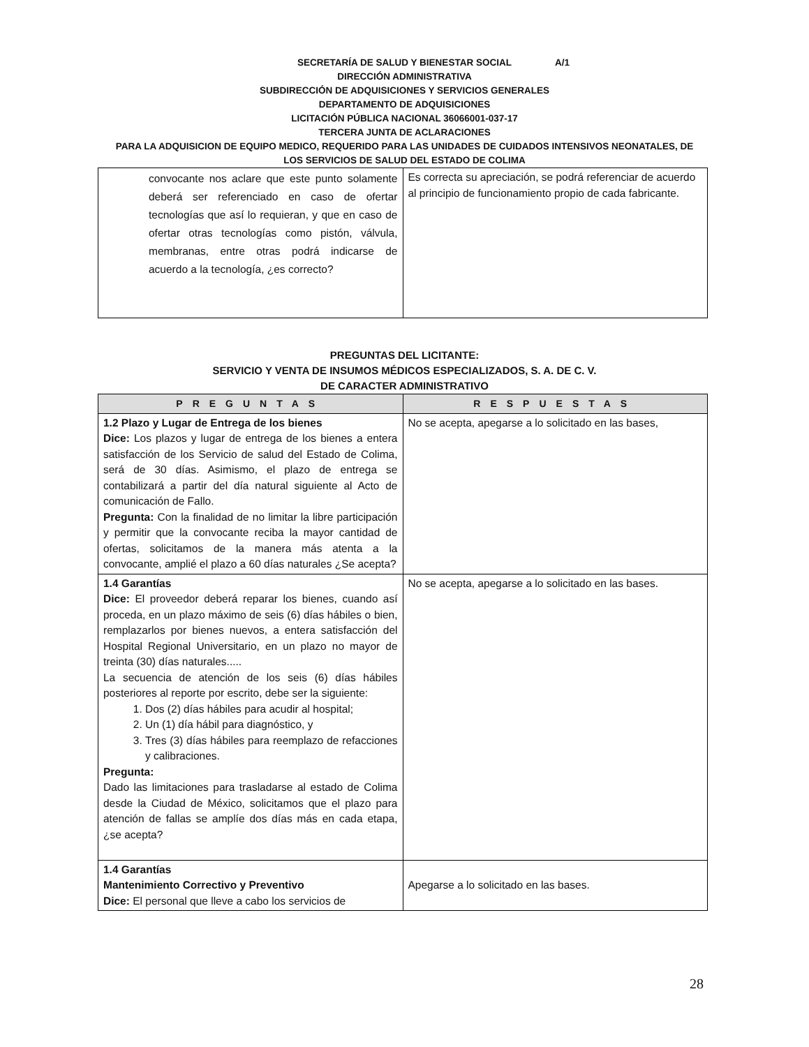A/1
SECRETARÍA DE SALUD Y BIENESTAR SOCIAL
DIRECCIÓN ADMINISTRATIVA
SUBDIRECCIÓN DE ADQUISICIONES Y SERVICIOS GENERALES
DEPARTAMENTO DE ADQUISICIONES
LICITACIÓN PÚBLICA NACIONAL 36066001-037-17
TERCERA JUNTA DE ACLARACIONES
PARA LA ADQUISICION DE EQUIPO MEDICO, REQUERIDO PARA LAS UNIDADES DE CUIDADOS INTENSIVOS NEONATALES, DE
LOS SERVICIOS DE SALUD DEL ESTADO DE COLIMA
| convocante nos aclare que este punto solamente deberá ser referenciado en caso de ofertar tecnologías que así lo requieran, y que en caso de ofertar otras tecnologías como pistón, válvula, membranas, entre otras podrá indicarse de acuerdo a la tecnología, ¿es correcto? | Es correcta su apreciación, se podrá referenciar de acuerdo al principio de funcionamiento propio de cada fabricante. |
PREGUNTAS DEL LICITANTE:
SERVICIO Y VENTA DE INSUMOS MÉDICOS ESPECIALIZADOS, S. A. DE C. V.
DE CARACTER ADMINISTRATIVO
| PREGUNTAS | RESPUESTAS |
| --- | --- |
| 1.2 Plazo y Lugar de Entrega de los bienes Dice: Los plazos y lugar de entrega de los bienes a entera satisfacción de los Servicio de salud del Estado de Colima, será de 30 días. Asimismo, el plazo de entrega se contabilizará a partir del día natural siguiente al Acto de comunicación de Fallo. Pregunta: Con la finalidad de no limitar la libre participación y permitir que la convocante reciba la mayor cantidad de ofertas, solicitamos de la manera más atenta a la convocante, amplié el plazo a 60 días naturales ¿Se acepta? | No se acepta, apegarse a lo solicitado en las bases, |
| 1.4 Garantías Dice: El proveedor deberá reparar los bienes, cuando así proceda, en un plazo máximo de seis (6) días hábiles o bien, remplazarlos por bienes nuevos, a entera satisfacción del Hospital Regional Universitario, en un plazo no mayor de treinta (30) días naturales..... La secuencia de atención de los seis (6) días hábiles posteriores al reporte por escrito, debe ser la siguiente: 1. Dos (2) días hábiles para acudir al hospital; 2. Un (1) día hábil para diagnóstico, y 3. Tres (3) días hábiles para reemplazo de refacciones y calibraciones. Pregunta: Dado las limitaciones para trasladarse al estado de Colima desde la Ciudad de México, solicitamos que el plazo para atención de fallas se amplíe dos días más en cada etapa, ¿se acepta? | No se acepta, apegarse a lo solicitado en las bases. |
| 1.4 Garantías Mantenimiento Correctivo y Preventivo Dice: El personal que lleve a cabo los servicios de | Apegarse a lo solicitado en las bases. |
28